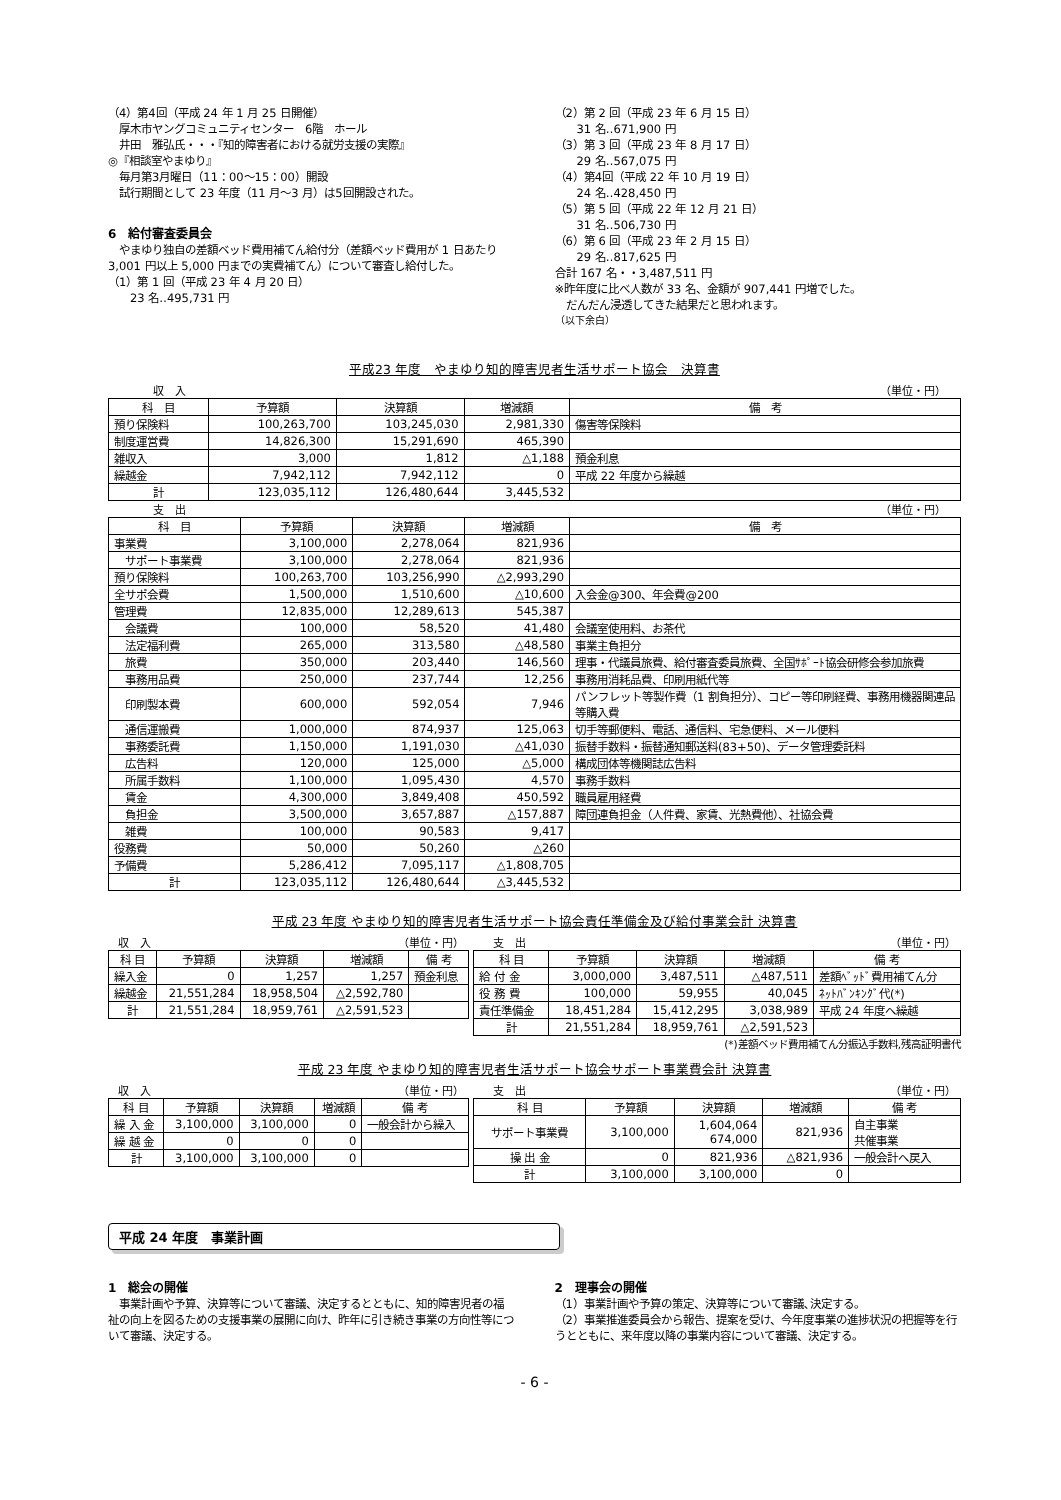（4）第4回（平成 24 年 1 月 25 日開催）
　厚木市ヤングコミュニティセンター　6階　ホール
　井田　雅弘氏・・・『知的障害者における就労支援の実際』
◎『相談室やまゆり』
　毎月第3月曜日（11：00～15：00）開設
　試行期間として 23 年度（11 月～3 月）は5回開設された。
6　給付審査委員会
　やまゆり独自の差額ベッド費用補てん給付分（差額ベッド費用が 1 日あたり 3,001 円以上 5,000 円までの実費補てん）について審査し給付した。
（1）第 1 回（平成 23 年 4 月 20 日）
　　23 名‥495,731 円
（2）第 2 回（平成 23 年 6 月 15 日）
　　31 名‥671,900 円
（3）第 3 回（平成 23 年 8 月 17 日）
　　29 名‥567,075 円
（4）第4回（平成 22 年 10 月 19 日）
　　24 名‥428,450 円
（5）第 5 回（平成 22 年 12 月 21 日）
　　31 名‥506,730 円
（6）第 6 回（平成 23 年 2 月 15 日）
　　29 名‥817,625 円
合計 167 名・・3,487,511 円
※昨年度に比べ人数が 33 名、金額が 907,441 円増でした。
　だんだん浸透してきた結果だと思われます。
（以下余白）
平成23 年度　やまゆり知的障害児者生活サポート協会　決算書
収　入 （単位・円）
| 科 目 | 予算額 | 決算額 | 増減額 | 備 考 |
| --- | --- | --- | --- | --- |
| 預り保険料 | 100,263,700 | 103,245,030 | 2,981,330 | 傷害等保険料 |
| 制度運営費 | 14,826,300 | 15,291,690 | 465,390 | |
| 雑収入 | 3,000 | 1,812 | △1,188 | 預金利息 |
| 繰越金 | 7,942,112 | 7,942,112 | 0 | 平成 22 年度から繰越 |
| 計 | 123,035,112 | 126,480,644 | 3,445,532 | |
支　出 （単位・円）
| 科 目 | 予算額 | 決算額 | 増減額 | 備 考 |
| --- | --- | --- | --- | --- |
| 事業費 | 3,100,000 | 2,278,064 | 821,936 | |
| サポート事業費 | 3,100,000 | 2,278,064 | 821,936 | |
| 預り保険料 | 100,263,700 | 103,256,990 | △2,993,290 | |
| 全サポ会費 | 1,500,000 | 1,510,600 | △10,600 | 入会金@300、年会費@200 |
| 管理費 | 12,835,000 | 12,289,613 | 545,387 | |
| 会議費 | 100,000 | 58,520 | 41,480 | 会議室使用料、お茶代 |
| 法定福利費 | 265,000 | 313,580 | △48,580 | 事業主負担分 |
| 旅費 | 350,000 | 203,440 | 146,560 | 理事・代議員旅費、給付審査委員旅費、全国ｻﾎﾟｰﾄ協会研修会参加旅費 |
| 事務用品費 | 250,000 | 237,744 | 12,256 | 事務用消耗品費、印刷用紙代等 |
| 印刷製本費 | 600,000 | 592,054 | 7,946 | パンフレット等製作費（1 割負担分）、コピー等印刷経費、事務用機器関連品等購入費 |
| 通信運搬費 | 1,000,000 | 874,937 | 125,063 | 切手等郵便料、電話、通信料、宅急便料、メール便料 |
| 事務委託費 | 1,150,000 | 1,191,030 | △41,030 | 振替手数料・振替通知郵送料(83+50)、データ管理委託料 |
| 広告料 | 120,000 | 125,000 | △5,000 | 構成団体等機関誌広告料 |
| 所属手数料 | 1,100,000 | 1,095,430 | 4,570 | 事務手数料 |
| 賃金 | 4,300,000 | 3,849,408 | 450,592 | 職員雇用経費 |
| 負担金 | 3,500,000 | 3,657,887 | △157,887 | 障団連負担金（人件費、家賃、光熱費他）、社協会費 |
| 雑費 | 100,000 | 90,583 | 9,417 | |
| 役務費 | 50,000 | 50,260 | △260 | |
| 予備費 | 5,286,412 | 7,095,117 | △1,808,705 | |
| 計 | 123,035,112 | 126,480,644 | △3,445,532 | |
平成 23 年度 やまゆり知的障害児者生活サポート協会責任準備金及び給付事業会計 決算書
収　入 （単位・円）
| 科 目 | 予算額 | 決算額 | 増減額 | 備 考 |
| --- | --- | --- | --- | --- |
| 繰入金 | 0 | 1,257 | 1,257 | 預金利息 |
| 繰越金 | 21,551,284 | 18,958,504 | △2,592,780 | |
| 計 | 21,551,284 | 18,959,761 | △2,591,523 | |
支　出 （単位・円）
| 科 目 | 予算額 | 決算額 | 増減額 | 備 考 |
| --- | --- | --- | --- | --- |
| 給 付 金 | 3,000,000 | 3,487,511 | △487,511 | 差額ﾍﾞｯﾄﾞ費用補てん分 |
| 役 務 費 | 100,000 | 59,955 | 40,045 | ﾈｯﾄﾊﾞﾝｷﾝｸﾞ代(*) |
| 責任準備金 | 18,451,284 | 15,412,295 | 3,038,989 | 平成 24 年度へ繰越 |
| 計 | 21,551,284 | 18,959,761 | △2,591,523 | |
(*)差額ベッド費用補てん分振込手数料,残高証明書代
平成 23 年度 やまゆり知的障害児者生活サポート協会サポート事業費会計 決算書
収　入 （単位・円）
| 科 目 | 予算額 | 決算額 | 増減額 | 備 考 |
| --- | --- | --- | --- | --- |
| 繰 入 金 | 3,100,000 | 3,100,000 | 0 | 一般会計から繰入 |
| 繰 越 金 | 0 | 0 | 0 | |
| 計 | 3,100,000 | 3,100,000 | 0 | |
支　出 （単位・円）
| 科 目 | 予算額 | 決算額 | 増減額 | 備 考 |
| --- | --- | --- | --- | --- |
| サポート事業費 | 3,100,000 | 1,604,064 674,000 | 821,936 | 自主事業 共催事業 |
| 操 出 金 | 0 | 821,936 | △821,936 | 一般会計へ戻入 |
| 計 | 3,100,000 | 3,100,000 | 0 | |
平成 24 年度　事業計画
1　総会の開催
　事業計画や予算、決算等について審議、決定するとともに、知的障害児者の福祉の向上を図るための支援事業の展開に向け、昨年に引き続き事業の方向性等について審議、決定する。
2　理事会の開催
（1）事業計画や予算の策定、決算等について審議､決定する。
（2）事業推進委員会から報告、提案を受け、今年度事業の進捗状況の把握等を行うとともに、来年度以降の事業内容について審議、決定する。
- 6 -